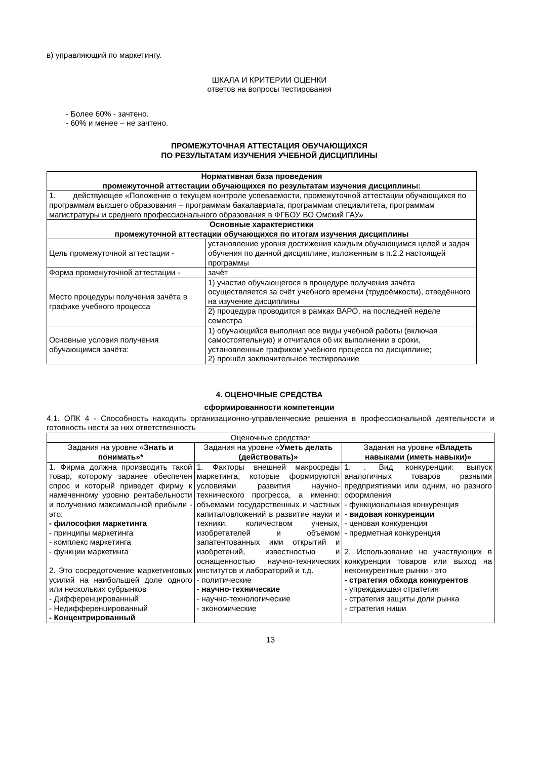в) управляющий по маркетингу.
ШКАЛА И КРИТЕРИИ ОЦЕНКИ
ответов на вопросы тестирования
- Более 60% - зачтено.
- 60% и менее – не зачтено.
ПРОМЕЖУТОЧНАЯ АТТЕСТАЦИЯ ОБУЧАЮЩИХСЯ
ПО РЕЗУЛЬТАТАМ ИЗУЧЕНИЯ УЧЕБНОЙ ДИСЦИПЛИНЫ
| Нормативная база проведения промежуточной аттестации обучающихся по результатам изучения дисциплины: | |
| --- | --- |
| 1. действующее «Положение о текущем контроле успеваемости, промежуточной аттестации обучающихся по программам высшего образования – программам бакалавриата, программам специалитета, программам магистратуры и среднего профессионального образования в ФГБОУ ВО Омский ГАУ» | |
| Основные характеристики промежуточной аттестации обучающихся по итогам изучения дисциплины | |
| Цель промежуточной аттестации - | установление уровня достижения каждым обучающимся целей и задач обучения по данной дисциплине, изложенным в п.2.2 настоящей программы |
| Форма промежуточной аттестации - | зачёт |
| Место процедуры получения зачёта в графике учебного процесса | 1) участие обучающегося в процедуре получения зачёта осуществляется за счёт учебного времени (трудоёмкости), отведённого на изучение дисциплины |
| | 2) процедура проводится в рамках ВАРО, на последней неделе семестра |
| Основные условия получения обучающимся зачёта: | 1) обучающийся выполнил все виды учебной работы (включая самостоятельную) и отчитался об их выполнении в сроки, установленные графиком учебного процесса по дисциплине; 2) прошёл заключительное тестирование |
4. ОЦЕНОЧНЫЕ СРЕДСТВА
сформированности компетенции
4.1. ОПК 4 - Способность находить организационно-управленческие решения в профессиональной деятельности и готовность нести за них ответственность
| Оценочные средства* | | |
| --- | --- | --- |
| Задания на уровне « Знать и понимать»* | Задания на уровне « Уметь делать (действовать)» | Задания на уровне «Владеть навыками (иметь навыки)» |
| 1. Фирма должна производить такой товар, которому заранее обеспечен спрос и который приведет фирму к намеченному уровню рентабельности и получению максимальной прибыли - это: - философия маркетинга - принципы маркетинга - комплекс маркетинга - функции маркетинга 2. Это сосредоточение маркетинговых усилий на наибольшей доле одного или нескольких субрынков - Дифференцированный - Недифференцированный - Концентрированный | 1. Факторы внешней макросреды маркетинга, которые формируются условиями развития научно-технического прогресса, а именно: объемами государственных и частных капиталовложений в развитие науки и техники, количеством ученых, изобретателей и объемом запатентованных ими открытий и изобретений, известностью и оснащенностью научно-технических институтов и лабораторий и т.д. - политические - научно-технические - научно-технологические - экономические | 1. . Вид конкуренции: выпуск аналогичных товаров разными предприятиями или одним, но разного оформления - функциональная конкуренция - видовая конкуренции - ценовая конкуренция - предметная конкуренция 2. Использование не участвующих в конкуренции товаров или выход на неконкурентные рынки - это - стратегия обхода конкурентов - упреждающая стратегия - стратегия защиты доли рынка - стратегия ниши |
13